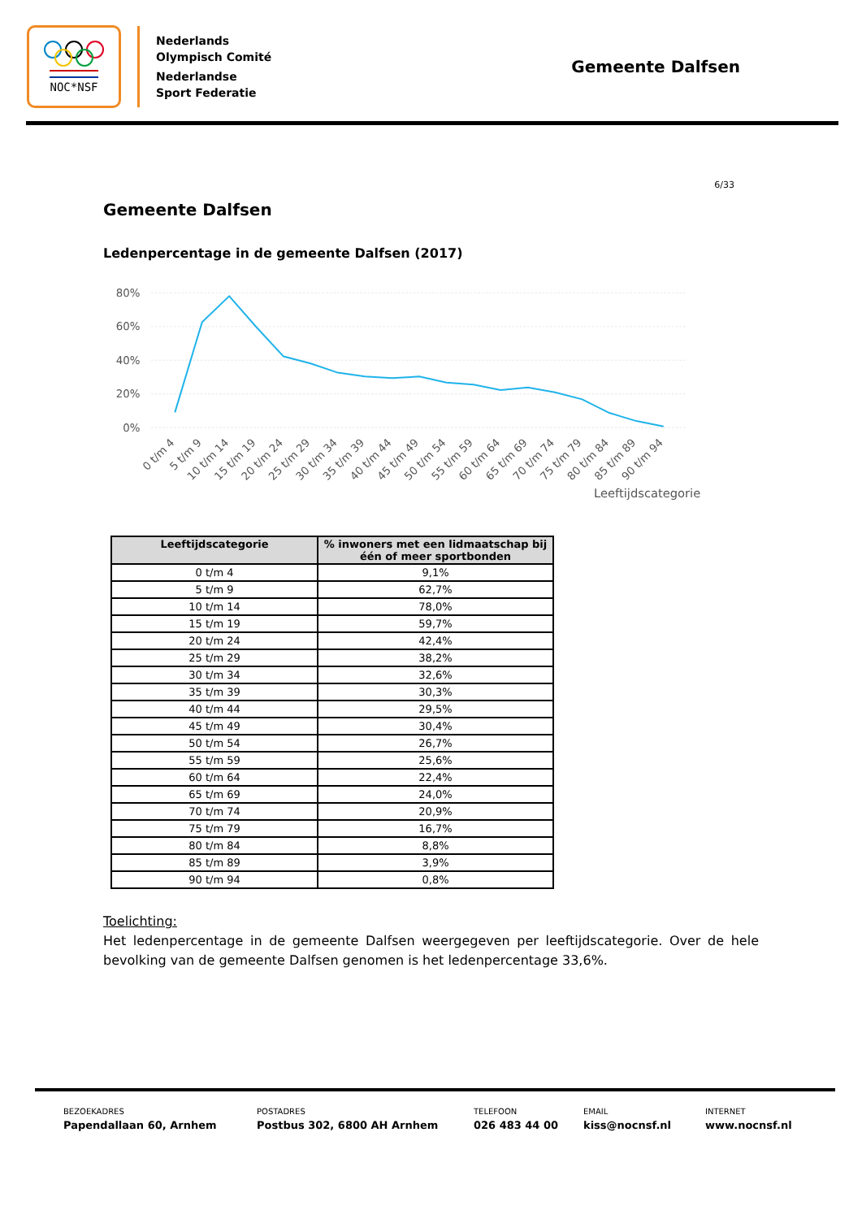NOC*NSF
Nederlands
Olympisch Comité
Nederlandse
Sport Federatie
Gemeente Dalfsen
6/33
Gemeente Dalfsen
Ledenpercentage in de gemeente Dalfsen (2017)
80%
60%
40%
20%
0%
0 t/m 4
5 t/m 9
10 t/m 14
15 t/m 19
20 t/m 24
25 t/m 29
30 t/m 34
35 t/m 39
40 t/m 44
45 t/m 49
50 t/m 54
55 t/m 59
60 t/m 64
65 t/m 69
70 t/m 74
75 t/m 79
80 t/m 84
85 t/m 89
90 t/m 94
Leeftijdscategorie
| Leeftijdscategorie | % inwoners met een lidmaatschap bij één of meer sportbonden |
| --- | --- |
| 0 t/m 4 | 9,1% |
| 5 t/m 9 | 62,7% |
| 10 t/m 14 | 78,0% |
| 15 t/m 19 | 59,7% |
| 20 t/m 24 | 42,4% |
| 25 t/m 29 | 38,2% |
| 30 t/m 34 | 32,6% |
| 35 t/m 39 | 30,3% |
| 40 t/m 44 | 29,5% |
| 45 t/m 49 | 30,4% |
| 50 t/m 54 | 26,7% |
| 55 t/m 59 | 25,6% |
| 60 t/m 64 | 22,4% |
| 65 t/m 69 | 24,0% |
| 70 t/m 74 | 20,9% |
| 75 t/m 79 | 16,7% |
| 80 t/m 84 | 8,8% |
| 85 t/m 89 | 3,9% |
| 90 t/m 94 | 0,8% |
Toelichting:
Het ledenpercentage in de gemeente Dalfsen weergegeven per leeftijdscategorie. Over de hele bevolking van de gemeente Dalfsen genomen is het ledenpercentage 33,6%.
BEZOEKADRES
Papendallaan 60, Arnhem
POSTADRES
Postbus 302, 6800 AH Arnhem
TELEFOON
026 483 44 00
EMAIL
kiss@nocnsf.nl
INTERNET
www.nocnsf.nl